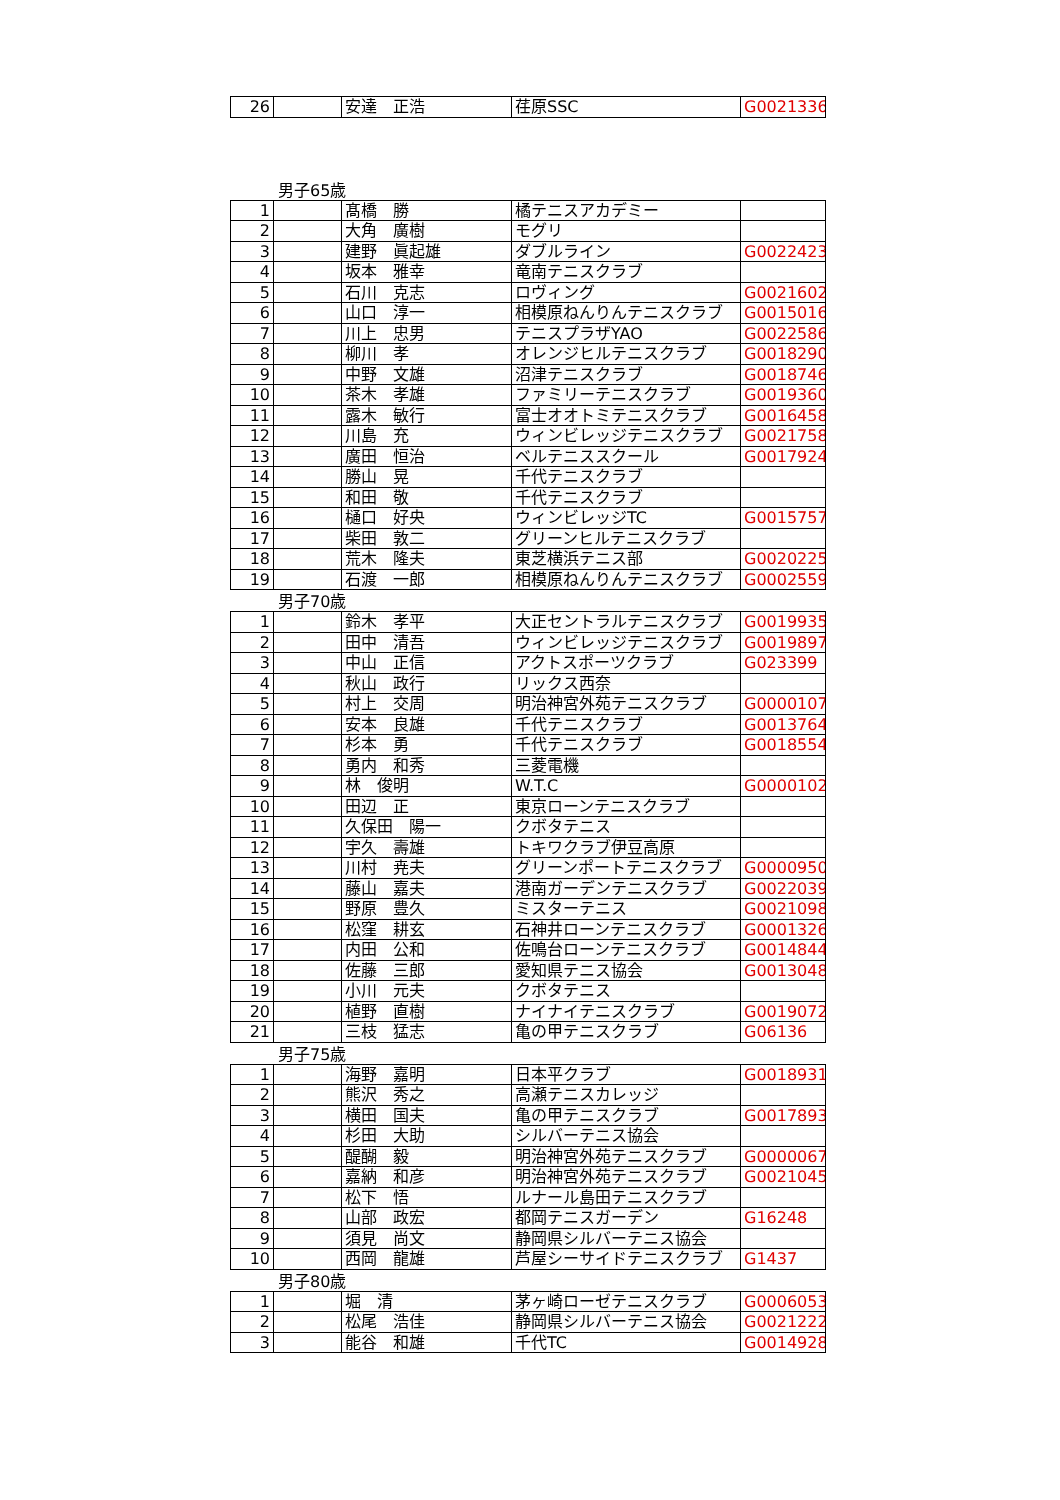| 26 | | 安達 正浩 | 荏原SSC | G0021336 |
男子65歳
| 1 | | 髙橋 勝 | 橘テニスアカデミー | |
| 2 | | 大角 廣樹 | モグリ | |
| 3 | | 建野 眞起雄 | ダブルライン | G0022423 |
| 4 | | 坂本 雅幸 | 竜南テニスクラブ | |
| 5 | | 石川 克志 | ロヴィング | G0021602 |
| 6 | | 山口 淳一 | 相模原ねんりんテニスクラブ | G0015016 |
| 7 | | 川上 忠男 | テニスプラザYAO | G0022586 |
| 8 | | 柳川 孝 | オレンジヒルテニスクラブ | G0018290 |
| 9 | | 中野 文雄 | 沼津テニスクラブ | G0018746 |
| 10 | | 茶木 孝雄 | ファミリーテニスクラブ | G0019360 |
| 11 | | 露木 敏行 | 富士オオトミテニスクラブ | G0016458 |
| 12 | | 川島 充 | ウィンビレッジテニスクラブ | G0021758 |
| 13 | | 廣田 恒治 | ベルテニススクール | G0017924 |
| 14 | | 勝山 晃 | 千代テニスクラブ | |
| 15 | | 和田 敬 | 千代テニスクラブ | |
| 16 | | 樋口 好央 | ウィンビレッジTC | G0015757 |
| 17 | | 柴田 敦二 | グリーンヒルテニスクラブ | |
| 18 | | 荒木 隆夫 | 東芝横浜テニス部 | G0020225 |
| 19 | | 石渡 一郎 | 相模原ねんりんテニスクラブ | G0002559 |
男子70歳
| 1 | | 鈴木 孝平 | 大正セントラルテニスクラブ | G0019935 |
| 2 | | 田中 清吾 | ウィンビレッジテニスクラブ | G0019897 |
| 3 | | 中山 正信 | アクトスポーツクラブ | G023399 |
| 4 | | 秋山 政行 | リックス西奈 | |
| 5 | | 村上 交周 | 明治神宮外苑テニスクラブ | G0000107 |
| 6 | | 安本 良雄 | 千代テニスクラブ | G0013764 |
| 7 | | 杉本 勇 | 千代テニスクラブ | G0018554 |
| 8 | | 勇内 和秀 | 三菱電機 | |
| 9 | | 林 俊明 | W.T.C | G0000102 |
| 10 | | 田辺 正 | 東京ローンテニスクラブ | |
| 11 | | 久保田 陽一 | クボタテニス | |
| 12 | | 宇久 壽雄 | トキワクラブ伊豆高原 | |
| 13 | | 川村 尭夫 | グリーンポートテニスクラブ | G0000950 |
| 14 | | 藤山 嘉夫 | 港南ガーデンテニスクラブ | G0022039 |
| 15 | | 野原 豊久 | ミスターテニス | G0021098 |
| 16 | | 松窪 耕玄 | 石神井ローンテニスクラブ | G0001326 |
| 17 | | 内田 公和 | 佐鳴台ローンテニスクラブ | G0014844 |
| 18 | | 佐藤 三郎 | 愛知県テニス協会 | G0013048 |
| 19 | | 小川 元夫 | クボタテニス | |
| 20 | | 植野 直樹 | ナイナイテニスクラブ | G0019072 |
| 21 | | 三枝 猛志 | 亀の甲テニスクラブ | G06136 |
男子75歳
| 1 | | 海野 嘉明 | 日本平クラブ | G0018931 |
| 2 | | 熊沢 秀之 | 高瀬テニスカレッジ | |
| 3 | | 横田 国夫 | 亀の甲テニスクラブ | G0017893 |
| 4 | | 杉田 大助 | シルバーテニス協会 | |
| 5 | | 醍醐 毅 | 明治神宮外苑テニスクラブ | G0000067 |
| 6 | | 嘉納 和彦 | 明治神宮外苑テニスクラブ | G0021045 |
| 7 | | 松下 悟 | ルナール島田テニスクラブ | |
| 8 | | 山部 政宏 | 都岡テニスガーデン | G16248 |
| 9 | | 須見 尚文 | 静岡県シルバーテニス協会 | |
| 10 | | 西岡 龍雄 | 芦屋シーサイドテニスクラブ | G1437 |
男子80歳
| 1 | | 堀 清 | 茅ヶ崎ローゼテニスクラブ | G0006053 |
| 2 | | 松尾 浩佳 | 静岡県シルバーテニス協会 | G0021222 |
| 3 | | 能谷 和雄 | 千代TC | G0014928 |